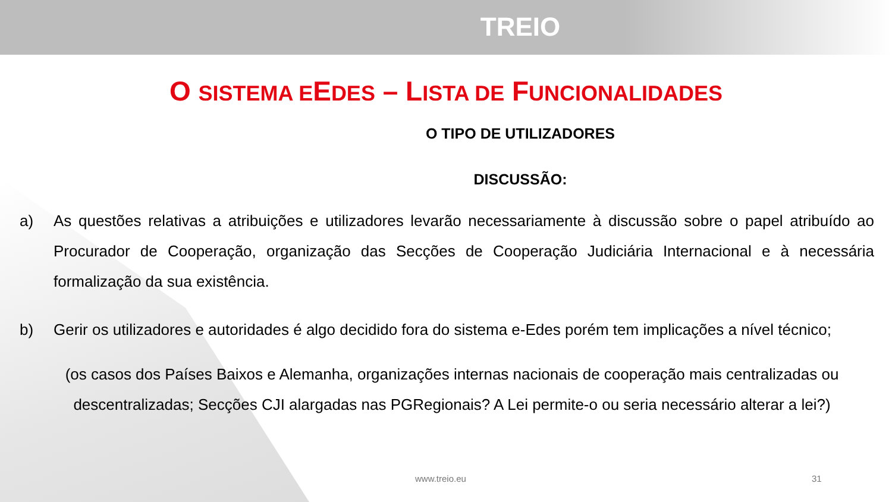TREIO
O SISTEMA EEDES – LISTA DE FUNCIONALIDADES
O TIPO DE UTILIZADORES
DISCUSSÃO:
a) As questões relativas a atribuições e utilizadores levarão necessariamente à discussão sobre o papel atribuído ao Procurador de Cooperação, organização das Secções de Cooperação Judiciária Internacional e à necessária formalização da sua existência.
b) Gerir os utilizadores e autoridades é algo decidido fora do sistema e-Edes porém tem implicações a nível técnico;
(os casos dos Países Baixos e Alemanha, organizações internas nacionais de cooperação mais centralizadas ou descentralizadas; Secções CJI alargadas nas PGRegionais? A Lei permite-o ou seria necessário alterar a lei?)
www.treio.eu 31